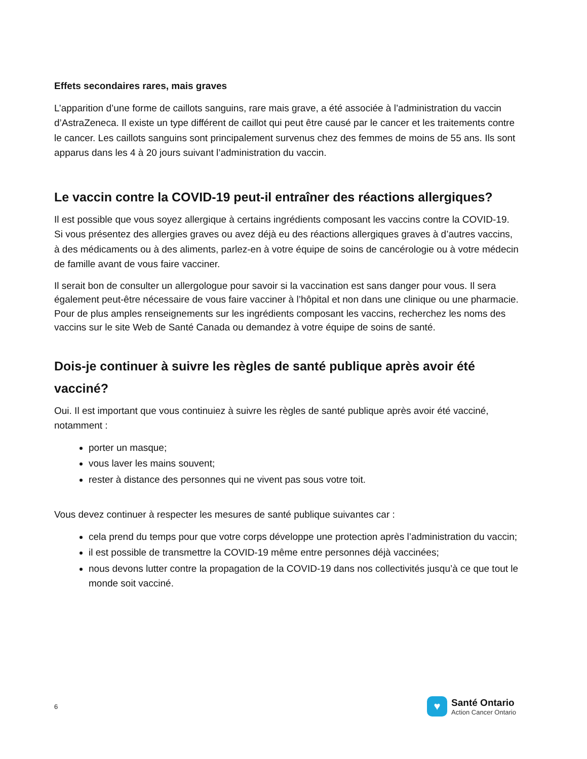Effets secondaires rares, mais graves
L’apparition d’une forme de caillots sanguins, rare mais grave, a été associée à l’administration du vaccin d’AstraZeneca. Il existe un type différent de caillot qui peut être causé par le cancer et les traitements contre le cancer. Les caillots sanguins sont principalement survenus chez des femmes de moins de 55 ans. Ils sont apparus dans les 4 à 20 jours suivant l’administration du vaccin.
Le vaccin contre la COVID-19 peut-il entraîner des réactions allergiques?
Il est possible que vous soyez allergique à certains ingrédients composant les vaccins contre la COVID-19. Si vous présentez des allergies graves ou avez déjà eu des réactions allergiques graves à d’autres vaccins, à des médicaments ou à des aliments, parlez-en à votre équipe de soins de cancérologie ou à votre médecin de famille avant de vous faire vacciner.
Il serait bon de consulter un allergologue pour savoir si la vaccination est sans danger pour vous. Il sera également peut-être nécessaire de vous faire vacciner à l’hôpital et non dans une clinique ou une pharmacie. Pour de plus amples renseignements sur les ingrédients composant les vaccins, recherchez les noms des vaccins sur le site Web de Santé Canada ou demandez à votre équipe de soins de santé.
Dois-je continuer à suivre les règles de santé publique après avoir été vacciné?
Oui. Il est important que vous continuiez à suivre les règles de santé publique après avoir été vacciné, notamment :
porter un masque;
vous laver les mains souvent;
rester à distance des personnes qui ne vivent pas sous votre toit.
Vous devez continuer à respecter les mesures de santé publique suivantes car :
cela prend du temps pour que votre corps développe une protection après l’administration du vaccin;
il est possible de transmettre la COVID-19 même entre personnes déjà vaccinées;
nous devons lutter contre la propagation de la COVID-19 dans nos collectivités jusqu’à ce que tout le monde soit vacciné.
6
♥
Santé Ontario
Action Cancer Ontario